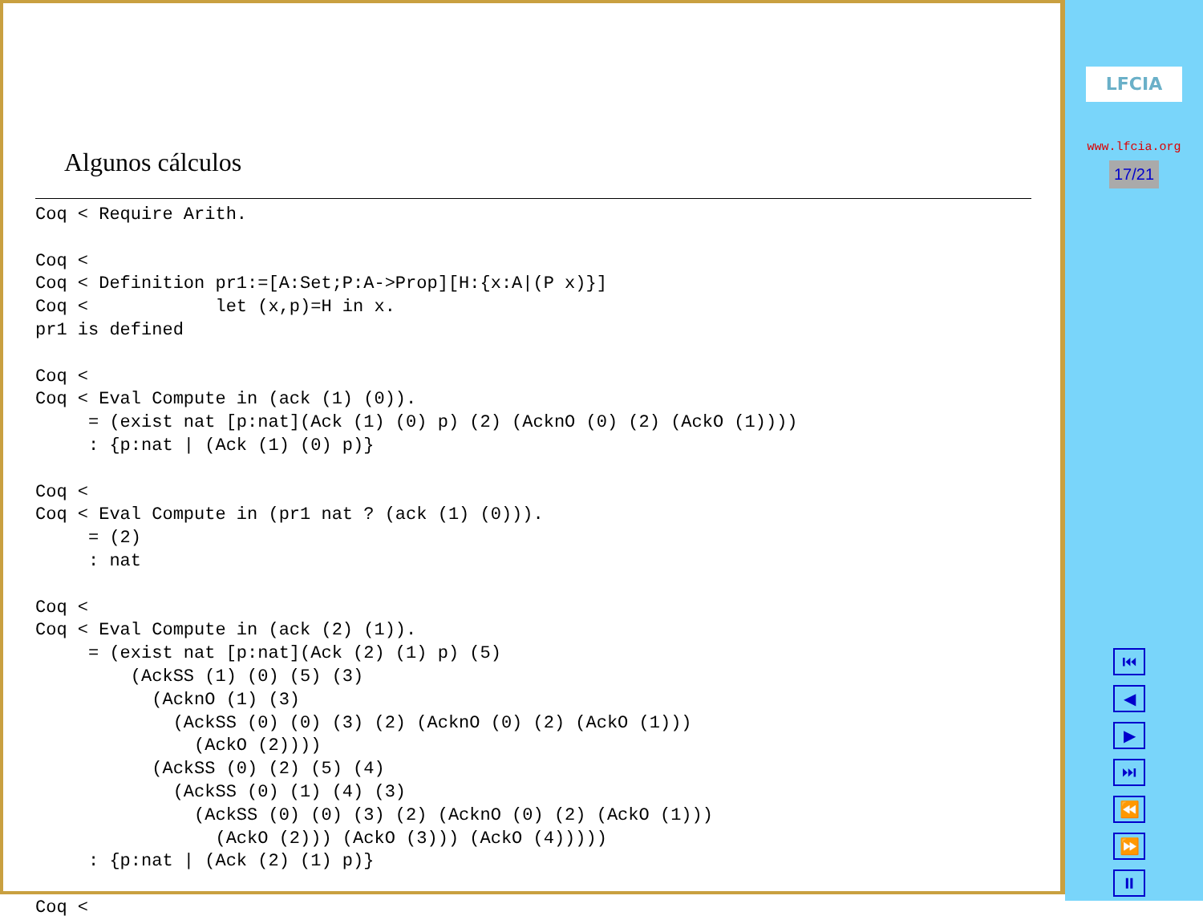Algunos cálculos
Coq < Require Arith.

Coq <
Coq < Definition pr1:=[A:Set;P:A->Prop][H:{x:A|(P x)}]
Coq <            let (x,p)=H in x.
pr1 is defined

Coq <
Coq < Eval Compute in (ack (1) (0)).
     = (exist nat [p:nat](Ack (1) (0) p) (2) (AcknO (0) (2) (AckO (1))))
     : {p:nat | (Ack (1) (0) p)}

Coq <
Coq < Eval Compute in (pr1 nat ? (ack (1) (0))).
     = (2)
     : nat

Coq <
Coq < Eval Compute in (ack (2) (1)).
     = (exist nat [p:nat](Ack (2) (1) p) (5)
         (AckSS (1) (0) (5) (3)
           (AcknO (1) (3)
             (AckSS (0) (0) (3) (2) (AcknO (0) (2) (AckO (1)))
               (AckO (2))))
           (AckSS (0) (2) (5) (4)
             (AckSS (0) (1) (4) (3)
               (AckSS (0) (0) (3) (2) (AcknO (0) (2) (AckO (1)))
                 (AckO (2))) (AckO (3))) (AckO (4)))))
     : {p:nat | (Ack (2) (1) p)}

Coq <
LFCIA
www.lfcia.org
17/21
⏮
◀
▶
⏭
⏪
⏩
⏸